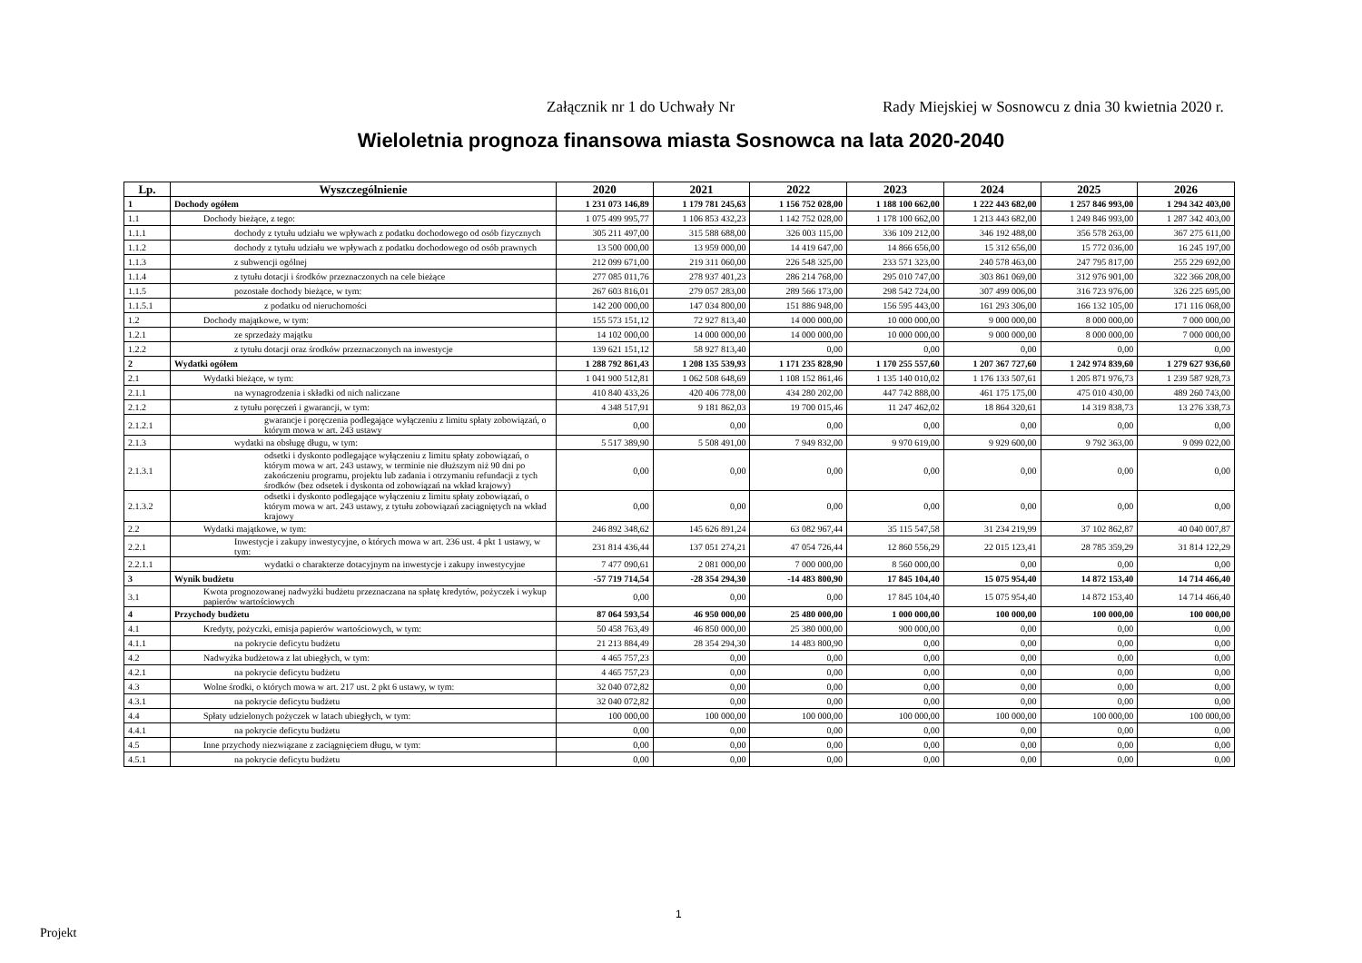Załącznik nr 1 do Uchwały Nr Rady Miejskiej w Sosnowcu z dnia 30 kwietnia 2020 r.
Wieloletnia prognoza finansowa miasta Sosnowca na lata 2020-2040
| Lp. | Wyszczególnienie | 2020 | 2021 | 2022 | 2023 | 2024 | 2025 | 2026 |
| --- | --- | --- | --- | --- | --- | --- | --- | --- |
| 1 | Dochody ogółem | 1 231 073 146,89 | 1 179 781 245,63 | 1 156 752 028,00 | 1 188 100 662,00 | 1 222 443 682,00 | 1 257 846 993,00 | 1 294 342 403,00 |
| 1.1 | Dochody bieżące, z tego: | 1 075 499 995,77 | 1 106 853 432,23 | 1 142 752 028,00 | 1 178 100 662,00 | 1 213 443 682,00 | 1 249 846 993,00 | 1 287 342 403,00 |
| 1.1.1 | dochody z tytułu udziału we wpływach z podatku dochodowego od osób fizycznych | 305 211 497,00 | 315 588 688,00 | 326 003 115,00 | 336 109 212,00 | 346 192 488,00 | 356 578 263,00 | 367 275 611,00 |
| 1.1.2 | dochody z tytułu udziału we wpływach z podatku dochodowego od osób prawnych | 13 500 000,00 | 13 959 000,00 | 14 419 647,00 | 14 866 656,00 | 15 312 656,00 | 15 772 036,00 | 16 245 197,00 |
| 1.1.3 | z subwencji ogólnej | 212 099 671,00 | 219 311 060,00 | 226 548 325,00 | 233 571 323,00 | 240 578 463,00 | 247 795 817,00 | 255 229 692,00 |
| 1.1.4 | z tytułu dotacji i środków przeznaczonych na cele bieżące | 277 085 011,76 | 278 937 401,23 | 286 214 768,00 | 295 010 747,00 | 303 861 069,00 | 312 976 901,00 | 322 366 208,00 |
| 1.1.5 | pozostałe dochody bieżące, w tym: | 267 603 816,01 | 279 057 283,00 | 289 566 173,00 | 298 542 724,00 | 307 499 006,00 | 316 723 976,00 | 326 225 695,00 |
| 1.1.5.1 | z podatku od nieruchomości | 142 200 000,00 | 147 034 800,00 | 151 886 948,00 | 156 595 443,00 | 161 293 306,00 | 166 132 105,00 | 171 116 068,00 |
| 1.2 | Dochody majątkowe, w tym: | 155 573 151,12 | 72 927 813,40 | 14 000 000,00 | 10 000 000,00 | 9 000 000,00 | 8 000 000,00 | 7 000 000,00 |
| 1.2.1 | ze sprzedaży majątku | 14 102 000,00 | 14 000 000,00 | 14 000 000,00 | 10 000 000,00 | 9 000 000,00 | 8 000 000,00 | 7 000 000,00 |
| 1.2.2 | z tytułu dotacji oraz środków przeznaczonych na inwestycje | 139 621 151,12 | 58 927 813,40 | 0,00 | 0,00 | 0,00 | 0,00 | 0,00 |
| 2 | Wydatki ogółem | 1 288 792 861,43 | 1 208 135 539,93 | 1 171 235 828,90 | 1 170 255 557,60 | 1 207 367 727,60 | 1 242 974 839,60 | 1 279 627 936,60 |
| 2.1 | Wydatki bieżące, w tym: | 1 041 900 512,81 | 1 062 508 648,69 | 1 108 152 861,46 | 1 135 140 010,02 | 1 176 133 507,61 | 1 205 871 976,73 | 1 239 587 928,73 |
| 2.1.1 | na wynagrodzenia i składki od nich naliczane | 410 840 433,26 | 420 406 778,00 | 434 280 202,00 | 447 742 888,00 | 461 175 175,00 | 475 010 430,00 | 489 260 743,00 |
| 2.1.2 | z tytułu poręczeń i gwarancji, w tym: | 4 348 517,91 | 9 181 862,03 | 19 700 015,46 | 11 247 462,02 | 18 864 320,61 | 14 319 838,73 | 13 276 338,73 |
| 2.1.2.1 | gwarancje i poręczenia podlegające wyłączeniu z limitu spłaty zobowiązań, o którym mowa w art. 243 ustawy | 0,00 | 0,00 | 0,00 | 0,00 | 0,00 | 0,00 | 0,00 |
| 2.1.3 | wydatki na obsługę długu, w tym: | 5 517 389,90 | 5 508 491,00 | 7 949 832,00 | 9 970 619,00 | 9 929 600,00 | 9 792 363,00 | 9 099 022,00 |
| 2.1.3.1 | odsetki i dyskonto podlegające wyłączeniu z limitu spłaty zobowiązań, o którym mowa w art. 243 ustawy, w terminie nie dłuższym niż 90 dni po zakończeniu programu, projektu lub zadania i otrzymaniu refundacji z tych środków (bez odsetek i dyskonta od zobowiązań na wkład krajowy) | 0,00 | 0,00 | 0,00 | 0,00 | 0,00 | 0,00 | 0,00 |
| 2.1.3.2 | odsetki i dyskonto podlegające wyłączeniu z limitu spłaty zobowiązań, o którym mowa w art. 243 ustawy, z tytułu zobowiązań zaciągniętych na wkład krajowy | 0,00 | 0,00 | 0,00 | 0,00 | 0,00 | 0,00 | 0,00 |
| 2.2 | Wydatki majątkowe, w tym: | 246 892 348,62 | 145 626 891,24 | 63 082 967,44 | 35 115 547,58 | 31 234 219,99 | 37 102 862,87 | 40 040 007,87 |
| 2.2.1 | Inwestycje i zakupy inwestycyjne, o których mowa w art. 236 ust. 4 pkt 1 ustawy, w tym: | 231 814 436,44 | 137 051 274,21 | 47 054 726,44 | 12 860 556,29 | 22 015 123,41 | 28 785 359,29 | 31 814 122,29 |
| 2.2.1.1 | wydatki o charakterze dotacyjnym na inwestycje i zakupy inwestycyjne | 7 477 090,61 | 2 081 000,00 | 7 000 000,00 | 8 560 000,00 | 0,00 | 0,00 | 0,00 |
| 3 | Wynik budżetu | -57 719 714,54 | -28 354 294,30 | -14 483 800,90 | 17 845 104,40 | 15 075 954,40 | 14 872 153,40 | 14 714 466,40 |
| 3.1 | Kwota prognozowanej nadwyżki budżetu przeznaczana na spłatę kredytów, pożyczek i wykup papierów wartościowych | 0,00 | 0,00 | 0,00 | 17 845 104,40 | 15 075 954,40 | 14 872 153,40 | 14 714 466,40 |
| 4 | Przychody budżetu | 87 064 593,54 | 46 950 000,00 | 25 480 000,00 | 1 000 000,00 | 100 000,00 | 100 000,00 | 100 000,00 |
| 4.1 | Kredyty, pożyczki, emisja papierów wartościowych, w tym: | 50 458 763,49 | 46 850 000,00 | 25 380 000,00 | 900 000,00 | 0,00 | 0,00 | 0,00 |
| 4.1.1 | na pokrycie deficytu budżetu | 21 213 884,49 | 28 354 294,30 | 14 483 800,90 | 0,00 | 0,00 | 0,00 | 0,00 |
| 4.2 | Nadwyżka budżetowa z lat ubiegłych, w tym: | 4 465 757,23 | 0,00 | 0,00 | 0,00 | 0,00 | 0,00 | 0,00 |
| 4.2.1 | na pokrycie deficytu budżetu | 4 465 757,23 | 0,00 | 0,00 | 0,00 | 0,00 | 0,00 | 0,00 |
| 4.3 | Wolne środki, o których mowa w art. 217 ust. 2 pkt 6 ustawy, w tym: | 32 040 072,82 | 0,00 | 0,00 | 0,00 | 0,00 | 0,00 | 0,00 |
| 4.3.1 | na pokrycie deficytu budżetu | 32 040 072,82 | 0,00 | 0,00 | 0,00 | 0,00 | 0,00 | 0,00 |
| 4.4 | Spłaty udzielonych pożyczek w latach ubiegłych, w tym: | 100 000,00 | 100 000,00 | 100 000,00 | 100 000,00 | 100 000,00 | 100 000,00 | 100 000,00 |
| 4.4.1 | na pokrycie deficytu budżetu | 0,00 | 0,00 | 0,00 | 0,00 | 0,00 | 0,00 | 0,00 |
| 4.5 | Inne przychody niezwiązane z zaciągnięciem długu, w tym: | 0,00 | 0,00 | 0,00 | 0,00 | 0,00 | 0,00 | 0,00 |
| 4.5.1 | na pokrycie deficytu budżetu | 0,00 | 0,00 | 0,00 | 0,00 | 0,00 | 0,00 | 0,00 |
1
Projekt